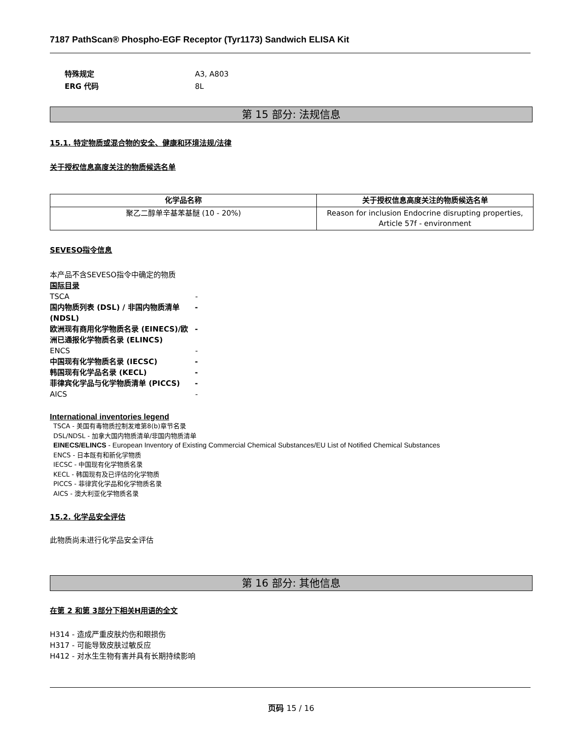7187 PathScan® Phospho-EGF Receptor (Tyr1173) Sandwich ELISA Kit
特殊规定 A3, A803
ERG 代码 8L
第 15 部分: 法规信息
15.1. 特定物质或混合物的安全、健康和环境法规/法律
关于授权信息高度关注的物质候选名单
| 化学品名称 | 关于授权信息高度关注的物质候选名单 |
| --- | --- |
| 聚乙二醇单辛基苯基醚 (10 - 20%) | Reason for inclusion Endocrine disrupting properties, Article 57f - environment |
SEVESO指令信息
本产品不含SEVESO指令中确定的物质
国际目录
TSCA -
国内物质列表 (DSL) / 非国内物质清单 (NDSL) -
欧洲现有商用化学物质名录 (EINECS)/欧洲已通报化学物质名录 (ELINCS) -
ENCS -
中国现有化学物质名录 (IECSC) -
韩国现有化学品名录 (KECL) -
菲律宾化学品与化学物质清单 (PICCS) -
AICS -
International inventories legend
TSCA - 美国有毒物质控制发难第8(b)章节名录
DSL/NDSL - 加拿大国内物质清单/非国内物质清单
EINECS/ELINCS - European Inventory of Existing Commercial Chemical Substances/EU List of Notified Chemical Substances
ENCS - 日本既有和新化学物质
IECSC - 中国现有化学物质名录
KECL - 韩国现有及已评估的化学物质
PICCS - 菲律宾化学品和化学物质名录
AICS - 澳大利亚化学物质名录
15.2. 化学品安全评估
此物质尚未进行化学品安全评估
第 16 部分: 其他信息
在第 2 和第 3部分下相关H用语的全文
H314 - 造成严重皮肤灼伤和眼损伤
H317 - 可能导致皮肤过敏反应
H412 - 对水生生物有害并具有长期持续影响
页码 15 / 16